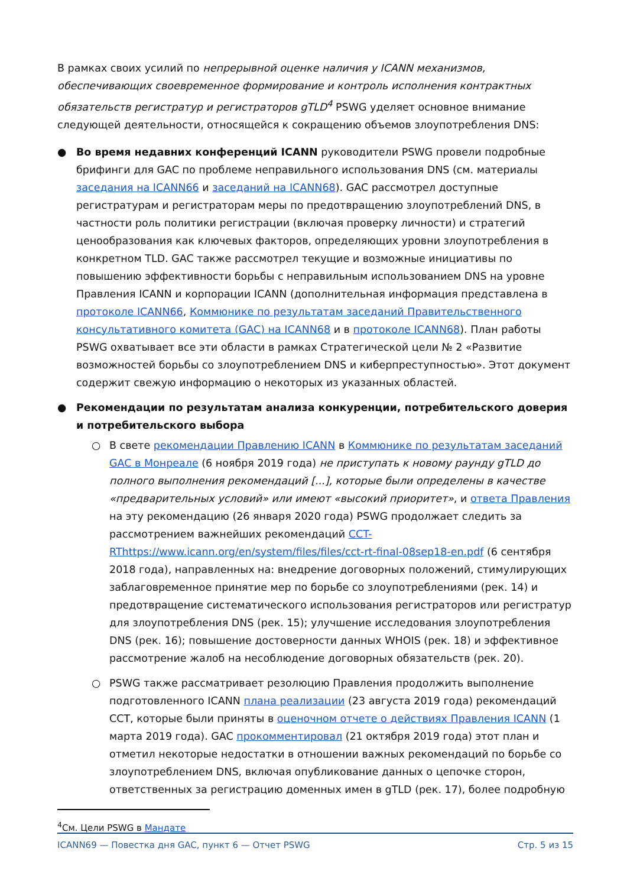В рамках своих усилий по непрерывной оценке наличия у ICANN механизмов, обеспечивающих своевременное формирование и контроль исполнения контрактных обязательств регистратур и регистраторов gTLD<sup>4</sup> PSWG уделяет основное внимание следующей деятельности, относящейся к сокращению объемов злоупотребления DNS:
● Во время недавних конференций ICANN руководители PSWG провели подробные брифинги для GAC по проблеме неправильного использования DNS (см. материалы заседания на ICANN66 и заседаний на ICANN68). GAC рассмотрел доступные регистратурам и регистраторам меры по предотвращению злоупотреблений DNS, в частности роль политики регистрации (включая проверку личности) и стратегий ценообразования как ключевых факторов, определяющих уровни злоупотребления в конкретном TLD. GAC также рассмотрел текущие и возможные инициативы по повышению эффективности борьбы с неправильным использованием DNS на уровне Правления ICANN и корпорации ICANN (дополнительная информация представлена в протоколе ICANN66, Коммюнике по результатам заседаний Правительственного консультативного комитета (GAC) на ICANN68 и в протоколе ICANN68). План работы PSWG охватывает все эти области в рамках Стратегической цели № 2 «Развитие возможностей борьбы со злоупотреблением DNS и киберпреступностью». Этот документ содержит свежую информацию о некоторых из указанных областей.
● Рекомендации по результатам анализа конкуренции, потребительского доверия и потребительского выбора
○ В свете рекомендации Правлению ICANN в Коммюнике по результатам заседаний GAC в Монреале (6 ноября 2019 года) не приступать к новому раунду gTLD до полного выполнения рекомендаций [...], которые были определены в качестве «предварительных условий» или имеют «высокий приоритет», и ответа Правления на эту рекомендацию (26 января 2020 года) PSWG продолжает следить за рассмотрением важнейших рекомендаций CCT-RThttps://www.icann.org/en/system/files/files/cct-rt-final-08sep18-en.pdf (6 сентября 2018 года), направленных на: внедрение договорных положений, стимулирующих заблаговременное принятие мер по борьбе со злоупотреблениями (рек. 14) и предотвращение систематического использования регистраторов или регистратур для злоупотребления DNS (рек. 15); улучшение исследования злоупотребления DNS (рек. 16); повышение достоверности данных WHOIS (рек. 18) и эффективное рассмотрение жалоб на несоблюдение договорных обязательств (рек. 20).
○ PSWG также рассматривает резолюцию Правления продолжить выполнение подготовленного ICANN плана реализации (23 августа 2019 года) рекомендаций CCT, которые были приняты в оценочном отчете о действиях Правления ICANN (1 марта 2019 года). GAC прокомментировал (21 октября 2019 года) этот план и отметил некоторые недостатки в отношении важных рекомендаций по борьбе со злоупотреблением DNS, включая опубликование данных о цепочке сторон, ответственных за регистрацию доменных имен в gTLD (рек. 17), более подробную
<sup>4</sup> См. Цели PSWG в Мандате
ICANN69 — Повестка дня GAC, пункт 6 — Отчет PSWG Стр. 5 из 15